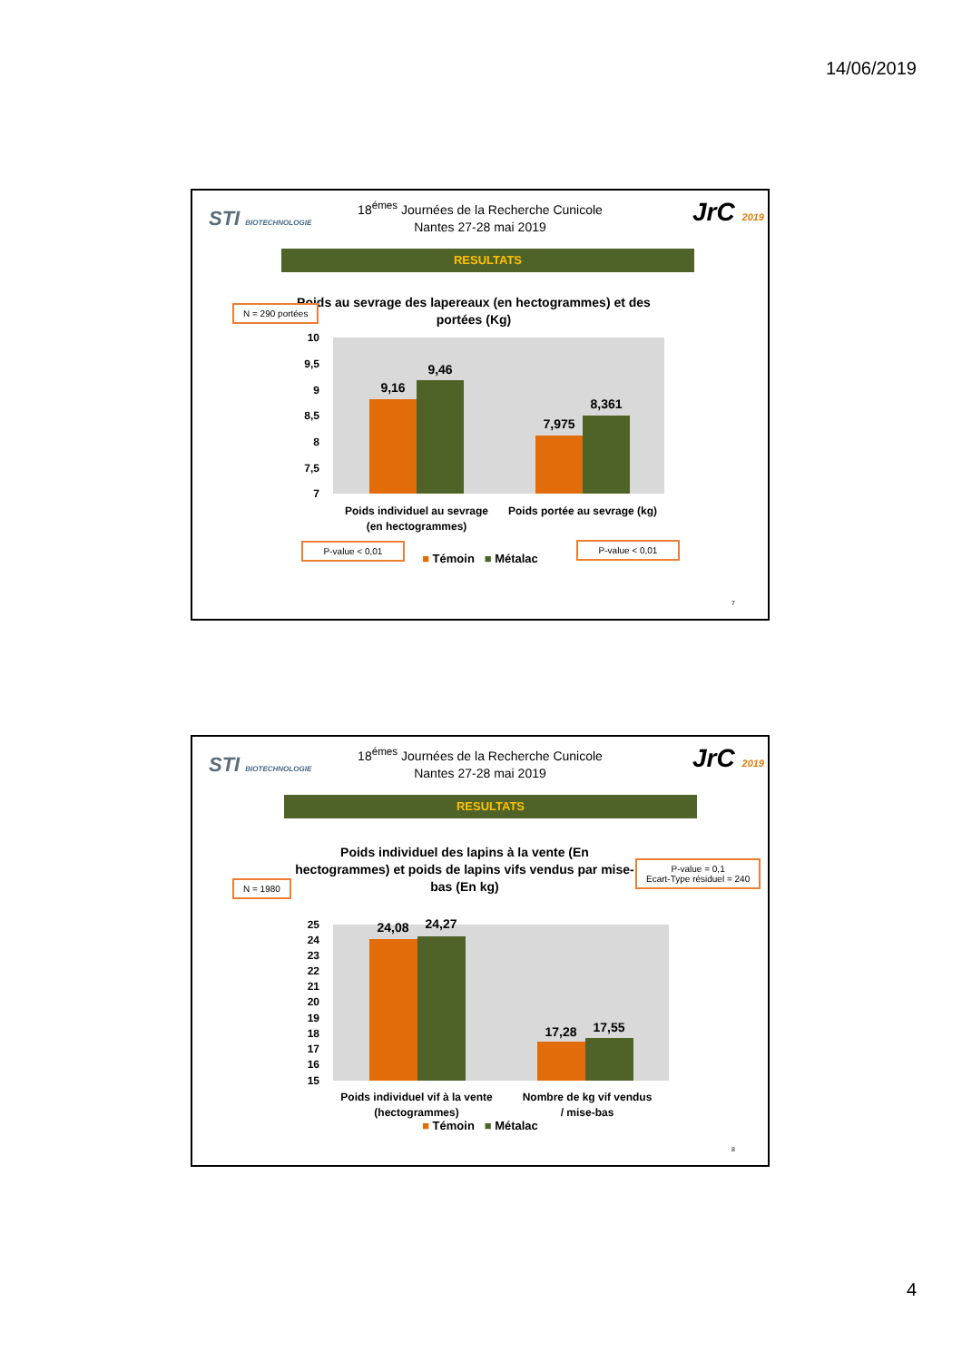14/06/2019
STI BIOTECHNOLOGIE JrC 2019
18<sup>émes</sup> Journées de la Recherche Cunicole
Nantes 27-28 mai 2019
RESULTATS
N = 290 portées
Poids au sevrage des lapereaux (en hectogrammes) et des portées (Kg)
10
9,5
9
8,5
8
7,5
7
9,16
9,46
7,975
8,361
Poids individuel au sevrage
(en hectogrammes)
Poids portée au sevrage (kg)
P-value < 0,01 P-value < 0,01
■ Témoin ■ Métalac
7
STI BIOTECHNOLOGIE JrC 2019
18<sup>émes</sup> Journées de la Recherche Cunicole
Nantes 27-28 mai 2019
RESULTATS
Poids individuel des lapins à la vente (En hectogrammes) et poids de lapins vifs vendus par mise-bas (En kg)
N = 1980
P-value = 0,1
Ecart-Type résiduel = 240
25
24
23
22
21
20
19
18
17
16
15
24,08
24,27
17,28
17,55
Poids individuel vif à la vente
(hectogrammes)
Nombre de kg vif vendus
/ mise-bas
■ Témoin ■ Métalac
8
4